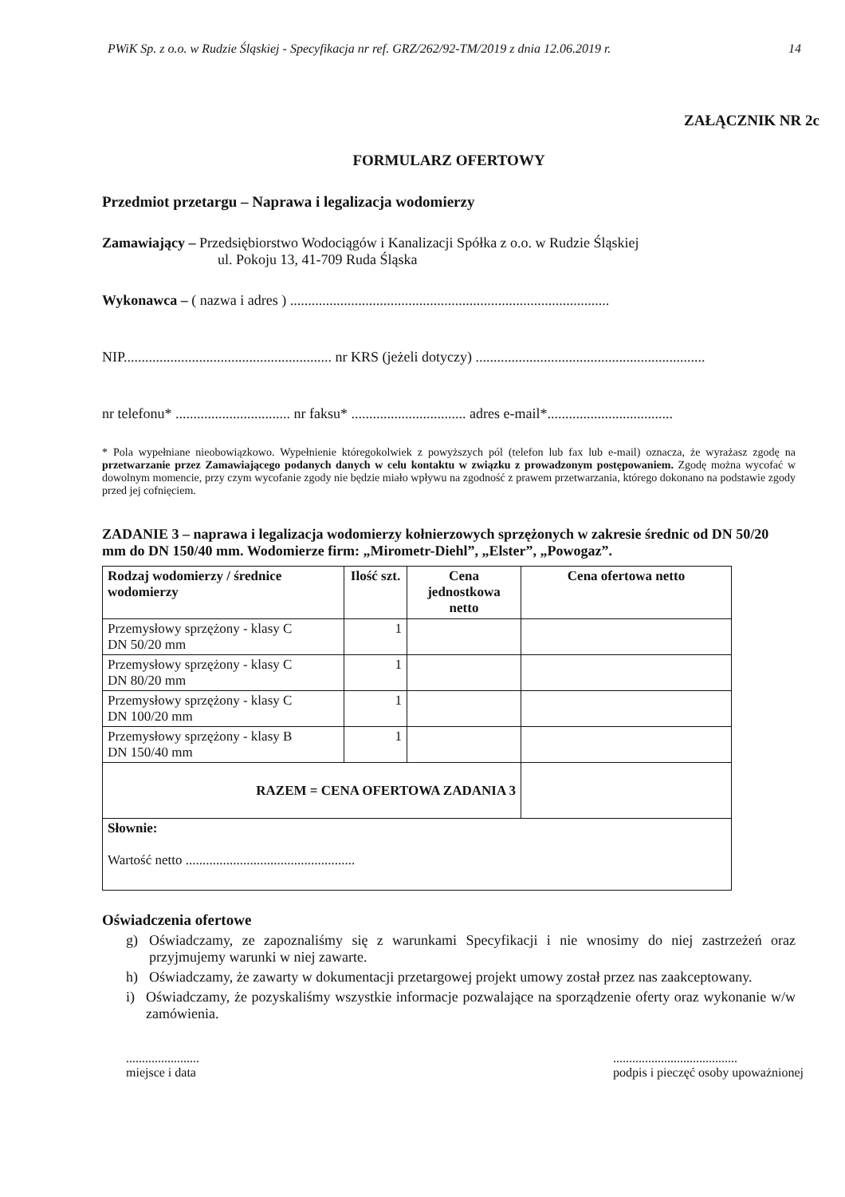PWiK Sp. z o.o. w Rudzie Śląskiej - Specyfikacja nr ref. GRZ/262/92-TM/2019 z dnia 12.06.2019 r. 14
ZAŁĄCZNIK NR 2c
FORMULARZ OFERTOWY
Przedmiot przetargu – Naprawa i legalizacja wodomierzy
Zamawiający – Przedsiębiorstwo Wodociągów i Kanalizacji Spółka z o.o. w Rudzie Śląskiej
ul. Pokoju 13, 41-709 Ruda Śląska
Wykonawca – ( nazwa i adres ) .........................................................................................
NIP.......................................................... nr KRS (jeżeli dotyczy) ................................................................
nr telefonu* ................................ nr faksu* ................................ adres e-mail*...................................
* Pola wypełniane nieobowiązkowo. Wypełnienie któregokolwiek z powyższych pól (telefon lub fax lub e-mail) oznacza, że wyrażasz zgodę na przetwarzanie przez Zamawiającego podanych danych w celu kontaktu w związku z prowadzonym postępowaniem. Zgodę można wycofać w dowolnym momencie, przy czym wycofanie zgody nie będzie miało wpływu na zgodność z prawem przetwarzania, którego dokonano na podstawie zgody przed jej cofnięciem.
ZADANIE 3 – naprawa i legalizacja wodomierzy kołnierzowych sprzężonych w zakresie średnic od DN 50/20 mm do DN 150/40 mm. Wodomierze firm: „Mirometr-Diehl”, „Elster”, „Powogaz”.
| Rodzaj wodomierzy / średnice wodomierzy | Ilość szt. | Cena jednostkowa netto | Cena ofertowa netto |
| --- | --- | --- | --- |
| Przemysłowy sprzężony - klasy C DN 50/20 mm | 1 | | |
| Przemysłowy sprzężony - klasy C DN 80/20 mm | 1 | | |
| Przemysłowy sprzężony - klasy C DN 100/20 mm | 1 | | |
| Przemysłowy sprzężony - klasy B DN 150/40 mm | 1 | | |
| RAZEM = CENA OFERTOWA ZADANIA 3 | | | |
| Słownie: Wartość netto .................................................. | | | |
Oświadczenia ofertowe
g) Oświadczamy, ze zapoznaliśmy się z warunkami Specyfikacji i nie wnosimy do niej zastrzeżeń oraz przyjmujemy warunki w niej zawarte.
h) Oświadczamy, że zawarty w dokumentacji przetargowej projekt umowy został przez nas zaakceptowany.
i) Oświadczamy, że pozyskaliśmy wszystkie informacje pozwalające na sporządzenie oferty oraz wykonanie w/w zamówienia.
.......................
miejsce i data
.......................................
podpis i pieczęć osoby upoważnionej